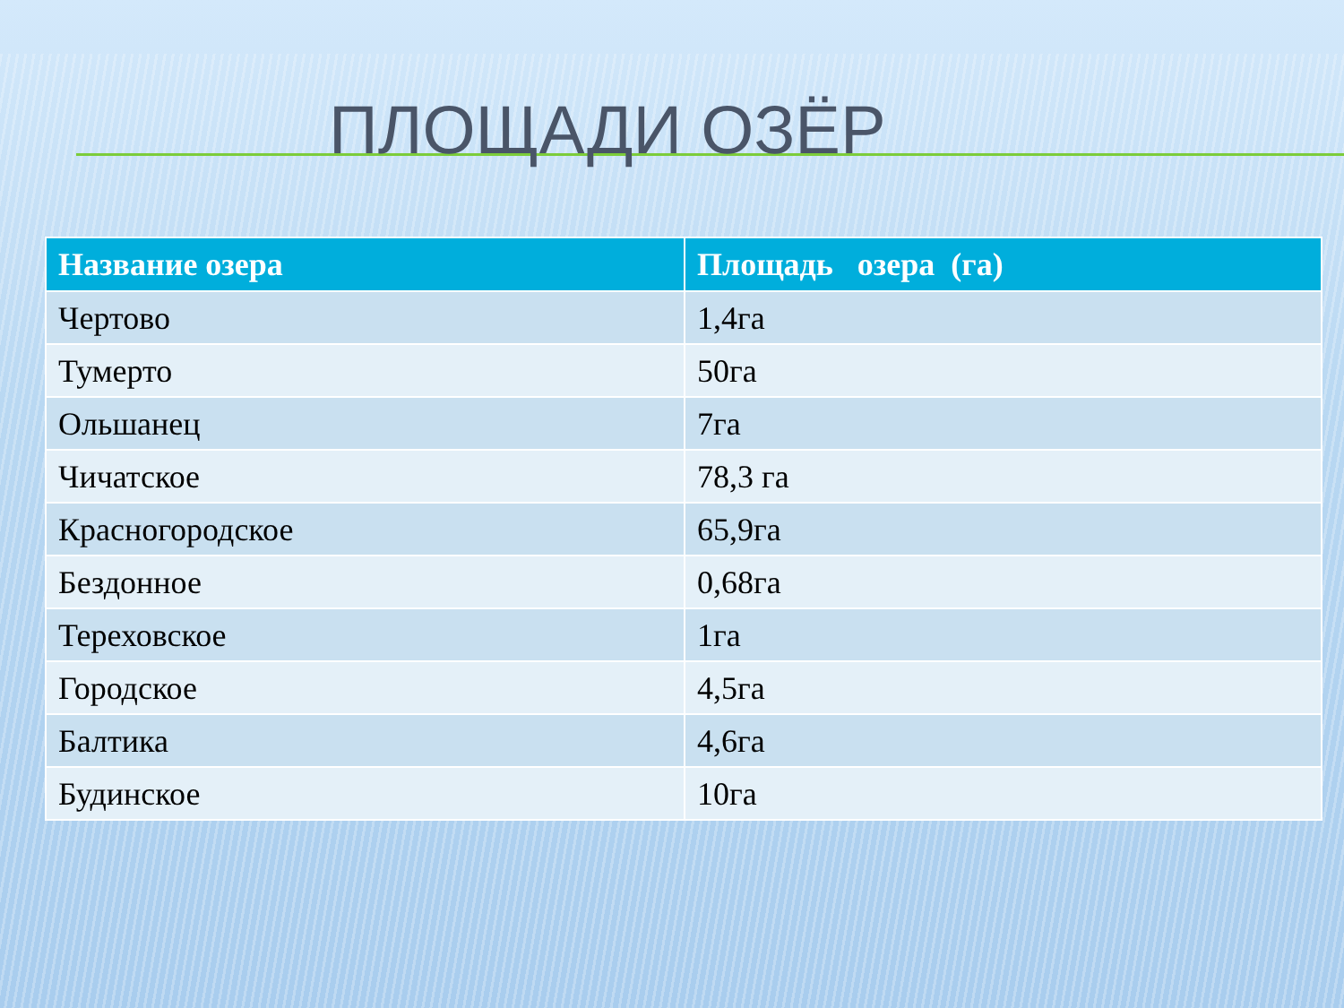ПЛОЩАДИ ОЗЁР
| Название озера | Площадь озера (га) |
| --- | --- |
| Чертово | 1,4га |
| Тумерто | 50га |
| Ольшанец | 7га |
| Чичатское | 78,3 га |
| Красногородское | 65,9га |
| Бездонное | 0,68га |
| Тереховское | 1га |
| Городское | 4,5га |
| Балтика | 4,6га |
| Будинское | 10га |